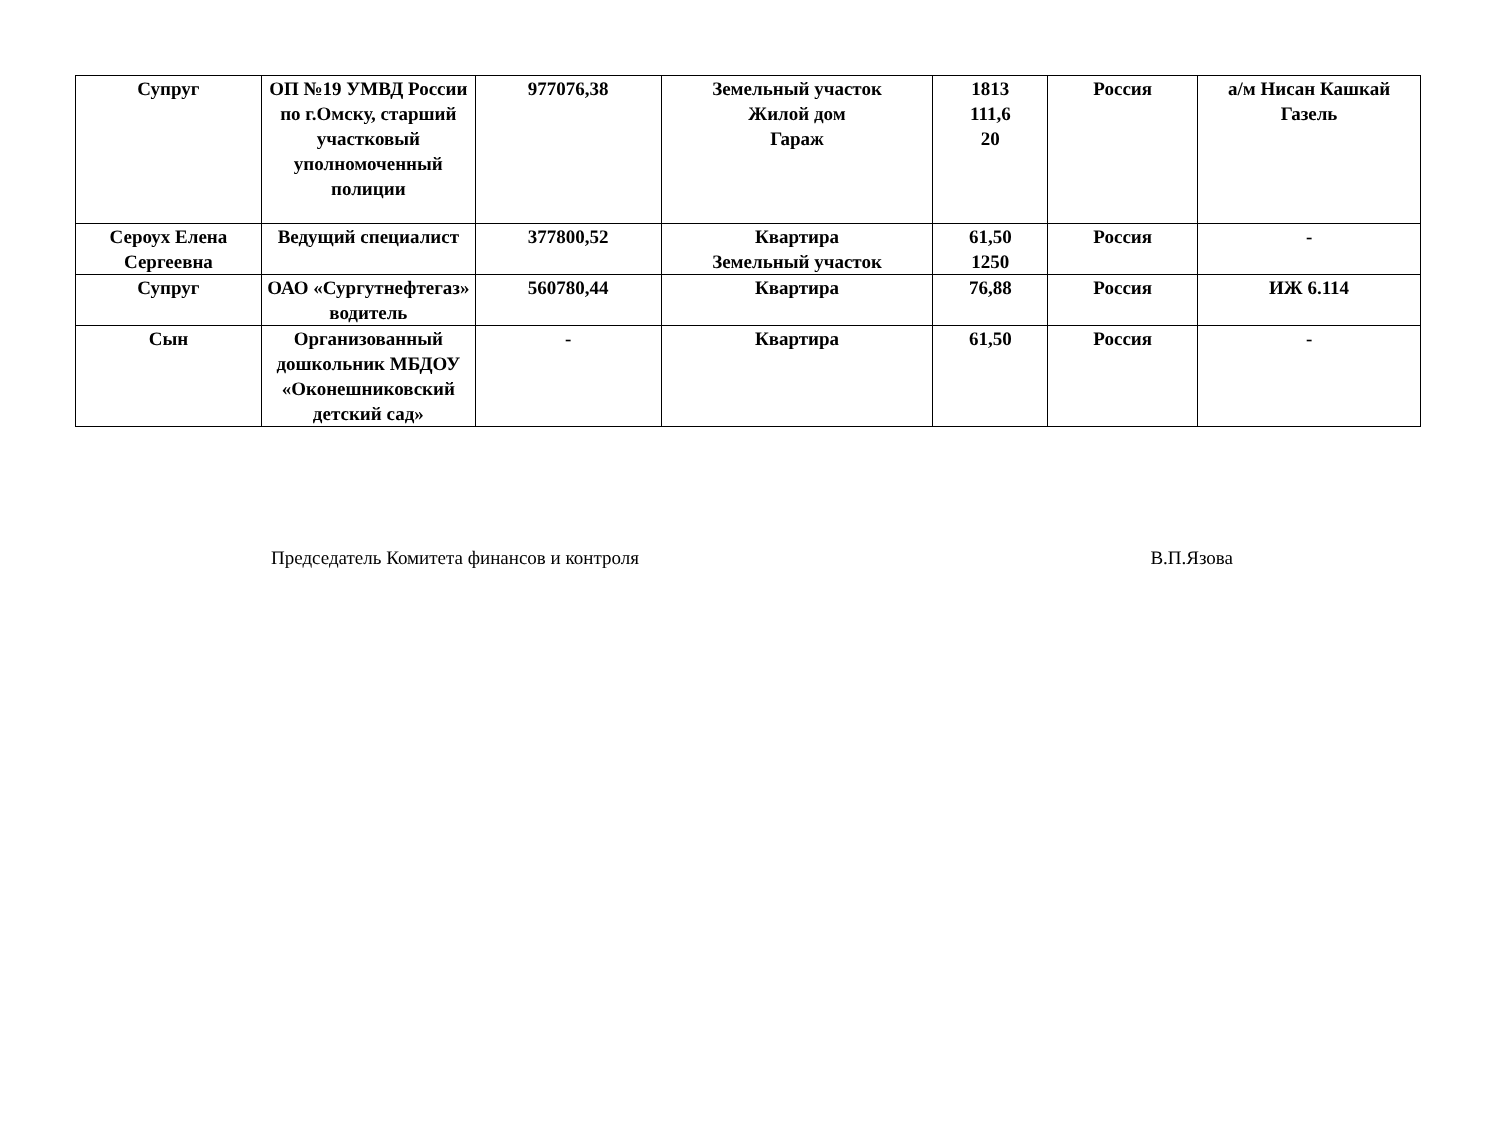| Супруг | ОП №19 УМВД России по г.Омску, старший участковый уполномоченный полиции | 977076,38 | Земельный участок Жилой дом Гараж | 1813 111,6 20 | Россия | а/м Нисан Кашкай Газель |
| Сероух Елена Сергеевна | Ведущий специалист | 377800,52 | Квартира Земельный участок | 61,50 1250 | Россия | - |
| Супруг | ОАО «Сургутнефтегаз» водитель | 560780,44 | Квартира | 76,88 | Россия | ИЖ 6.114 |
| Сын | Организованный дошкольник МБДОУ «Оконешниковский детский сад» | - | Квартира | 61,50 | Россия | - |
Председатель Комитета финансов и контроля В.П.Язова